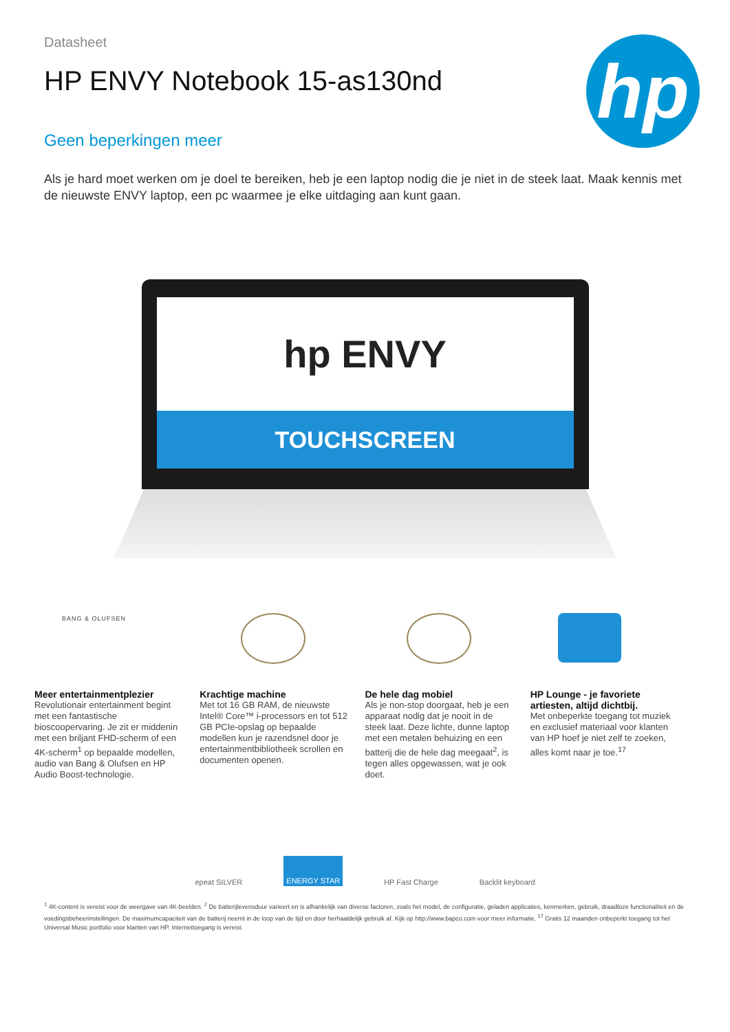Datasheet
HP ENVY Notebook 15-as130nd
Geen beperkingen meer
hp
Als je hard moet werken om je doel te bereiken, heb je een laptop nodig die je niet in de steek laat. Maak kennis met de nieuwste ENVY laptop, een pc waarmee je elke uitdaging aan kunt gaan.
hp ENVY
TOUCHSCREEN
BANG & OLUFSEN
Meer entertainmentplezier
Revolutionair entertainment begint met een fantastische bioscoopervaring. Je zit er middenin met een briljant FHD-scherm of een 4K-scherm<sup>1</sup> op bepaalde modellen, audio van Bang & Olufsen en HP Audio Boost-technologie.
Krachtige machine
Met tot 16 GB RAM, de nieuwste Intel® Core™ i-processors en tot 512 GB PCIe-opslag op bepaalde modellen kun je razendsnel door je entertainmentbibliotheek scrollen en documenten openen.
De hele dag mobiel
Als je non-stop doorgaat, heb je een apparaat nodig dat je nooit in de steek laat. Deze lichte, dunne laptop met een metalen behuizing en een batterij die de hele dag meegaat<sup>2</sup>, is tegen alles opgewassen, wat je ook doet.
HP Lounge - je favoriete artiesten, altijd dichtbij.
Met onbeperkte toegang tot muziek en exclusief materiaal voor klanten van HP hoef je niet zelf te zoeken, alles komt naar je toe.<sup>17</sup>
epeat SILVER ENERGY STAR HP Fast Charge Backlit keyboard
<sup>1</sup> 4K-content is vereist voor de weergave van 4K-beelden. <sup>2</sup> De batterijlevensduur varieert en is afhankelijk van diverse factoren, zoals het model, de configuratie, geladen applicaties, kenmerken, gebruik, draadloze functionaliteit en de voedingsbeheerinstellingen. De maximumcapaciteit van de batterij neemt in de loop van de tijd en door herhaaldelijk gebruik af. Kijk op http://www.bapco.com voor meer informatie. <sup>17</sup> Gratis 12 maanden onbeperkt toegang tot het Universal Music portfolio voor klanten van HP. Internettoegang is vereist.